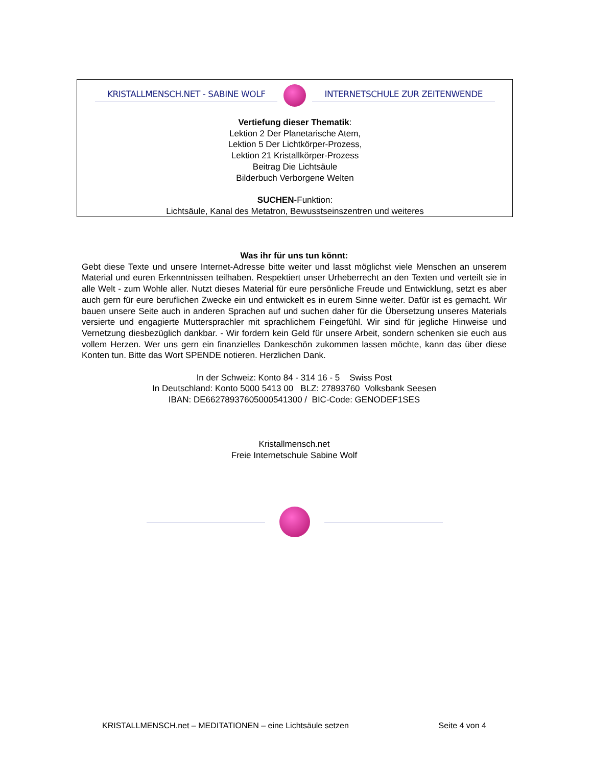KRISTALLMENSCH.NET - SABINE WOLF INTERNETSCHULE ZUR ZEITENWENDE
Vertiefung dieser Thematik:
Lektion 2 Der Planetarische Atem,
Lektion 5 Der Lichtkörper-Prozess,
Lektion 21 Kristallkörper-Prozess
Beitrag Die Lichtsäule
Bilderbuch Verborgene Welten
SUCHEN-Funktion:
Lichtsäule, Kanal des Metatron, Bewusstseinszentren und weiteres
Was ihr für uns tun könnt:
Gebt diese Texte und unsere Internet-Adresse bitte weiter und lasst möglichst viele Menschen an unserem Material und euren Erkenntnissen teilhaben. Respektiert unser Urheberrecht an den Texten und verteilt sie in alle Welt - zum Wohle aller. Nutzt dieses Material für eure persönliche Freude und Entwicklung, setzt es aber auch gern für eure beruflichen Zwecke ein und entwickelt es in eurem Sinne weiter. Dafür ist es gemacht. Wir bauen unsere Seite auch in anderen Sprachen auf und suchen daher für die Übersetzung unseres Materials versierte und engagierte Muttersprachler mit sprachlichem Feingefühl. Wir sind für jegliche Hinweise und Vernetzung diesbezüglich dankbar. - Wir fordern kein Geld für unsere Arbeit, sondern schenken sie euch aus vollem Herzen. Wer uns gern ein finanzielles Dankeschön zukommen lassen möchte, kann das über diese Konten tun. Bitte das Wort SPENDE notieren. Herzlichen Dank.
In der Schweiz: Konto 84 - 314 16 - 5 Swiss Post
In Deutschland: Konto 5000 5413 00 BLZ: 27893760 Volksbank Seesen
IBAN: DE66278937605000541300 / BIC-Code: GENODEF1SES
Kristallmensch.net
Freie Internetschule Sabine Wolf
KRISTALLMENSCH.net – MEDITATIONEN – eine Lichtsäule setzen Seite 4 von 4